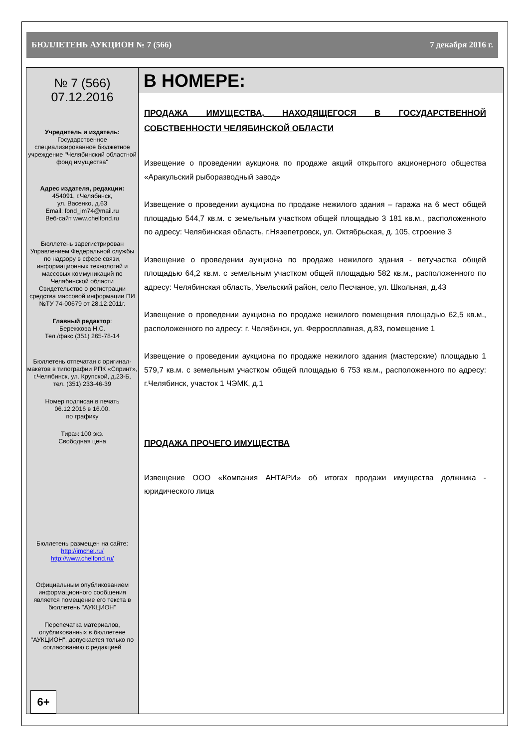БЮЛЛЕТЕНЬ АУКЦИОН № 7 (566) 7 декабря 2016 г.
№ 7 (566)
07.12.2016
Учредитель и издатель:
Государственное специализированное бюджетное учреждение "Челябинский областной фонд имущества"
Адрес издателя, редакции:
454091, г.Челябинск,
ул. Васенко, д.63
Email: fond_im74@mail.ru
Веб-сайт www.chelfond.ru
Бюллетень зарегистрирован Управлением Федеральной службы по надзору в сфере связи, информационных технологий и массовых коммуникаций по Челябинской области
Свидетельство о регистрации средства массовой информации ПИ №ТУ 74-00679 от 28.12.2011г.
Главный редактор:
Бережкова Н.С.
Тел./факс (351) 265-78-14
Бюллетень отпечатан с оригинал-макетов в типографии РПК «Спринт», г.Челябинск, ул. Крупской, д.23-Б,
тел. (351) 233-46-39
Номер подписан в печать
06.12.2016 в 16.00.
по графику
Тираж 100 экз.
Свободная цена
Бюллетень размещен на сайте:
http://imchel.ru/
http://www.chelfond.ru/
Официальным опубликованием информационного сообщения является помещение его текста в бюллетень "АУКЦИОН"
Перепечатка материалов, опубликованных в бюллетене "АУКЦИОН", допускается только по согласованию с редакцией
6+
В НОМЕРЕ:
ПРОДАЖА ИМУЩЕСТВА, НАХОДЯЩЕГОСЯ В ГОСУДАРСТВЕННОЙ СОБСТВЕННОСТИ ЧЕЛЯБИНСКОЙ ОБЛАСТИ
Извещение о проведении аукциона по продаже акций открытого акционерного общества «Аракульский рыборазводный завод»
Извещение о проведении аукциона по продаже нежилого здания – гаража на 6 мест общей площадью 544,7 кв.м. с земельным участком общей площадью 3 181 кв.м., расположенного по адресу: Челябинская область, г.Нязепетровск, ул. Октябрьская, д. 105, строение 3
Извещение о проведении аукциона по продаже нежилого здания - ветучастка общей площадью 64,2 кв.м. с земельным участком общей площадью 582 кв.м., расположенного по адресу: Челябинская область, Увельский район, село Песчаное, ул. Школьная, д.43
Извещение о проведении аукциона по продаже нежилого помещения площадью 62,5 кв.м., расположенного по адресу: г. Челябинск, ул. Ферросплавная, д.83, помещение 1
Извещение о проведении аукциона по продаже нежилого здания (мастерские) площадью 1 579,7 кв.м. с земельным участком общей площадью 6 753 кв.м., расположенного по адресу: г.Челябинск, участок 1 ЧЭМК, д.1
ПРОДАЖА ПРОЧЕГО ИМУЩЕСТВА
Извещение ООО «Компания АНТАРИ» об итогах продажи имущества должника - юридического лица